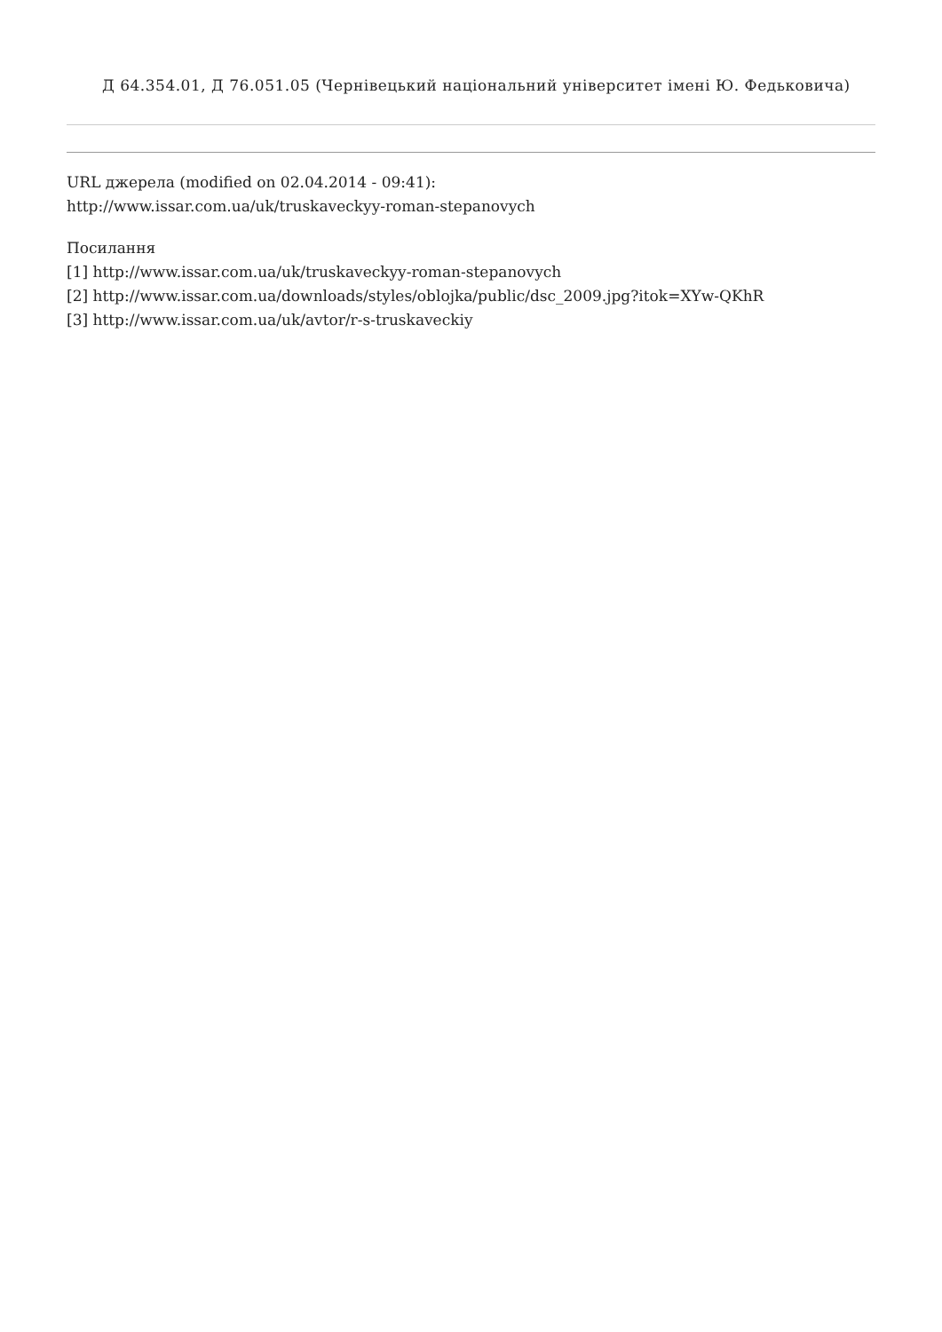Д 64.354.01, Д 76.051.05 (Чернівецький національний університет імені Ю. Федьковича)
URL джерела (modified on 02.04.2014 - 09:41):
http://www.issar.com.ua/uk/truskaveckyy-roman-stepanovych
Посилання
[1] http://www.issar.com.ua/uk/truskaveckyy-roman-stepanovych
[2] http://www.issar.com.ua/downloads/styles/oblojka/public/dsc_2009.jpg?itok=XYw-QKhR
[3] http://www.issar.com.ua/uk/avtor/r-s-truskaveckiy